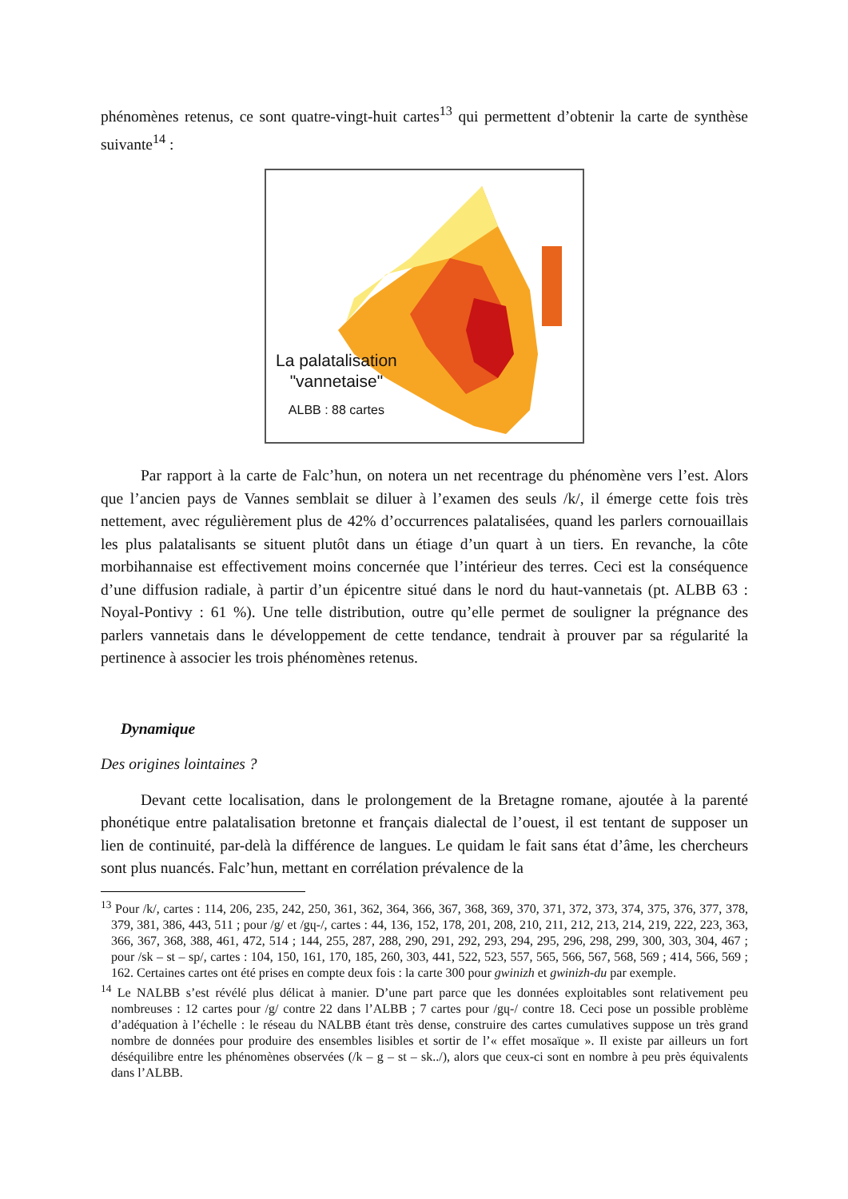phénomènes retenus, ce sont quatre-vingt-huit cartes<sup>13</sup> qui permettent d’obtenir la carte de synthèse suivante<sup>14</sup> :
La palatalisation
"vannetaise"
ALBB : 88 cartes
Par rapport à la carte de Falc’hun, on notera un net recentrage du phénomène vers l’est. Alors que l’ancien pays de Vannes semblait se diluer à l’examen des seuls /k/, il émerge cette fois très nettement, avec régulièrement plus de 42% d’occurrences palatalisées, quand les parlers cornouaillais les plus palatalisants se situent plutôt dans un étiage d’un quart à un tiers. En revanche, la côte morbihannaise est effectivement moins concernée que l’intérieur des terres. Ceci est la conséquence d’une diffusion radiale, à partir d’un épicentre situé dans le nord du haut-vannetais (pt. ALBB 63 : Noyal-Pontivy : 61 %). Une telle distribution, outre qu’elle permet de souligner la prégnance des parlers vannetais dans le développement de cette tendance, tendrait à prouver par sa régularité la pertinence à associer les trois phénomènes retenus.
Dynamique
Des origines lointaines ?
Devant cette localisation, dans le prolongement de la Bretagne romane, ajoutée à la parenté phonétique entre palatalisation bretonne et français dialectal de l’ouest, il est tentant de supposer un lien de continuité, par-delà la différence de langues. Le quidam le fait sans état d’âme, les chercheurs sont plus nuancés. Falc’hun, mettant en corrélation prévalence de la
<sup>13</sup> Pour /k/, cartes : 114, 206, 235, 242, 250, 361, 362, 364, 366, 367, 368, 369, 370, 371, 372, 373, 374, 375, 376, 377, 378, 379, 381, 386, 443, 511 ; pour /g/ et /gɥ-/, cartes : 44, 136, 152, 178, 201, 208, 210, 211, 212, 213, 214, 219, 222, 223, 363, 366, 367, 368, 388, 461, 472, 514 ; 144, 255, 287, 288, 290, 291, 292, 293, 294, 295, 296, 298, 299, 300, 303, 304, 467 ; pour /sk – st – sp/, cartes : 104, 150, 161, 170, 185, 260, 303, 441, 522, 523, 557, 565, 566, 567, 568, 569 ; 414, 566, 569 ; 162. Certaines cartes ont été prises en compte deux fois : la carte 300 pour gwinizh et gwinizh-du par exemple.
<sup>14</sup> Le NALBB s’est révélé plus délicat à manier. D’une part parce que les données exploitables sont relativement peu nombreuses : 12 cartes pour /g/ contre 22 dans l’ALBB ; 7 cartes pour /gɥ-/ contre 18. Ceci pose un possible problème d’adéquation à l’échelle : le réseau du NALBB étant très dense, construire des cartes cumulatives suppose un très grand nombre de données pour produire des ensembles lisibles et sortir de l’« effet mosaïque ». Il existe par ailleurs un fort déséquilibre entre les phénomènes observées (/k – g – st – sk../), alors que ceux-ci sont en nombre à peu près équivalents dans l’ALBB.